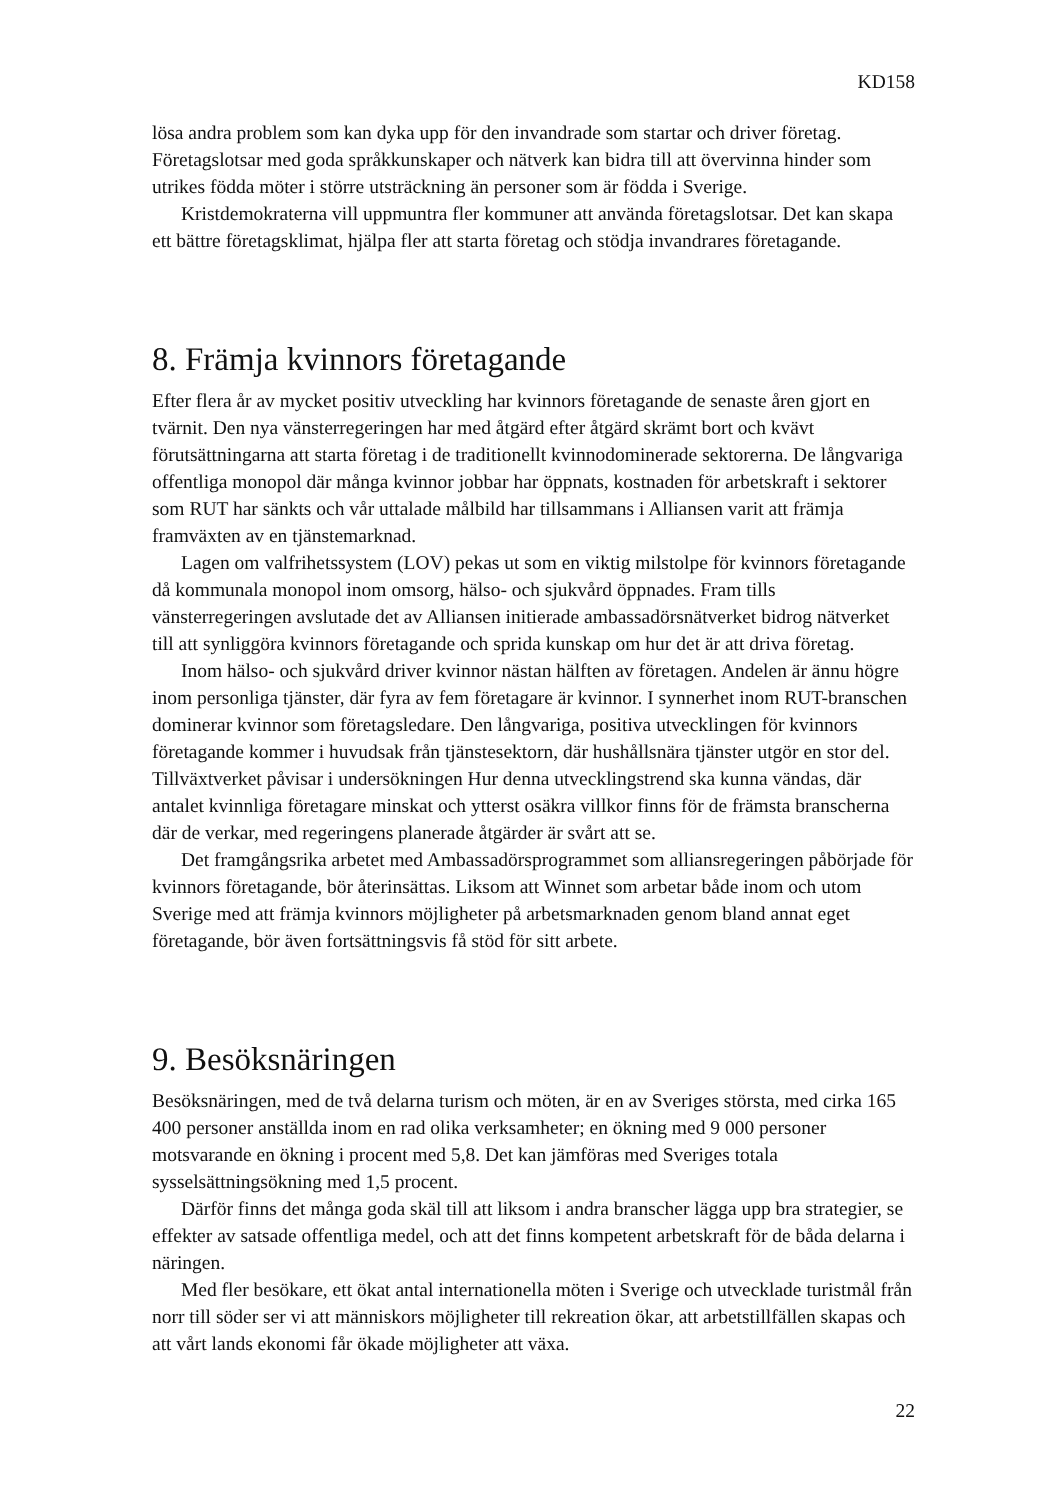KD158
lösa andra problem som kan dyka upp för den invandrade som startar och driver företag. Företagslotsar med goda språkkunskaper och nätverk kan bidra till att övervinna hinder som utrikes födda möter i större utsträckning än personer som är födda i Sverige.
Kristdemokraterna vill uppmuntra fler kommuner att använda företagslotsar. Det kan skapa ett bättre företagsklimat, hjälpa fler att starta företag och stödja invandrares företagande.
8. Främja kvinnors företagande
Efter flera år av mycket positiv utveckling har kvinnors företagande de senaste åren gjort en tvärnit. Den nya vänsterregeringen har med åtgärd efter åtgärd skrämt bort och kvävt förutsättningarna att starta företag i de traditionellt kvinnodominerade sektorerna. De långvariga offentliga monopol där många kvinnor jobbar har öppnats, kostnaden för arbetskraft i sektorer som RUT har sänkts och vår uttalade målbild har tillsammans i Alliansen varit att främja framväxten av en tjänstemarknad.
Lagen om valfrihetssystem (LOV) pekas ut som en viktig milstolpe för kvinnors företagande då kommunala monopol inom omsorg, hälso- och sjukvård öppnades. Fram tills vänsterregeringen avslutade det av Alliansen initierade ambassadörsnätverket bidrog nätverket till att synliggöra kvinnors företagande och sprida kunskap om hur det är att driva företag.
Inom hälso- och sjukvård driver kvinnor nästan hälften av företagen. Andelen är ännu högre inom personliga tjänster, där fyra av fem företagare är kvinnor. I synnerhet inom RUT-branschen dominerar kvinnor som företagsledare. Den långvariga, positiva utvecklingen för kvinnors företagande kommer i huvudsak från tjänstesektorn, där hushållsnära tjänster utgör en stor del. Tillväxtverket påvisar i undersökningen Hur denna utvecklingstrend ska kunna vändas, där antalet kvinnliga företagare minskat och ytterst osäkra villkor finns för de främsta branscherna där de verkar, med regeringens planerade åtgärder är svårt att se.
Det framgångsrika arbetet med Ambassadörsprogrammet som alliansregeringen påbörjade för kvinnors företagande, bör återinsättas. Liksom att Winnet som arbetar både inom och utom Sverige med att främja kvinnors möjligheter på arbetsmarknaden genom bland annat eget företagande, bör även fortsättningsvis få stöd för sitt arbete.
9. Besöksnäringen
Besöksnäringen, med de två delarna turism och möten, är en av Sveriges största, med cirka 165 400 personer anställda inom en rad olika verksamheter; en ökning med 9 000 personer motsvarande en ökning i procent med 5,8. Det kan jämföras med Sveriges totala sysselsättningsökning med 1,5 procent.
Därför finns det många goda skäl till att liksom i andra branscher lägga upp bra strategier, se effekter av satsade offentliga medel, och att det finns kompetent arbetskraft för de båda delarna i näringen.
Med fler besökare, ett ökat antal internationella möten i Sverige och utvecklade turistmål från norr till söder ser vi att människors möjligheter till rekreation ökar, att arbetstillfällen skapas och att vårt lands ekonomi får ökade möjligheter att växa.
22